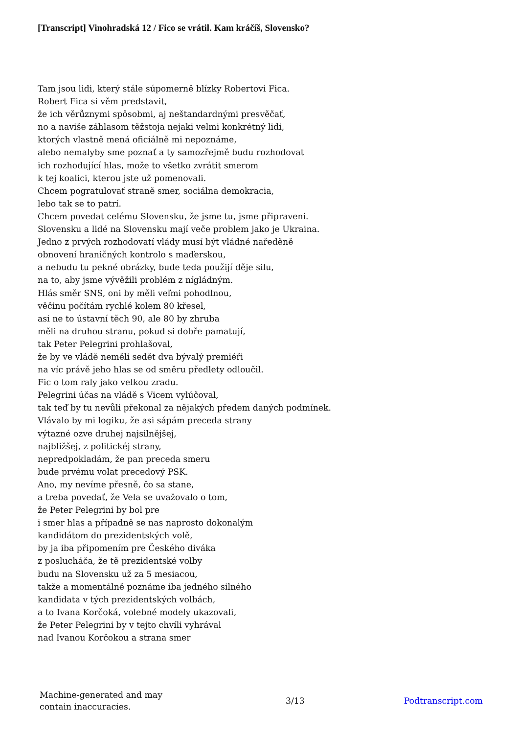[Transcript] Vinohradská 12 / Fico se vrátil. Kam kráčíš, Slovensko?
Tam jsou lidi, který stále súpomerně blízky Robertovi Fica.
Robert Fica si věm predstavit,
že ich věrůznymi spôsobmi, aj neštandardnými presvěčať,
no a naviše záhlasom těžstoja nejaki velmi konkrétný lidi,
ktorých vlastně mená oficiálně mi nepoznáme,
alebo nemalyby sme poznať a ty samozřejmě budu rozhodovat
ich rozhodující hlas, može to všetko zvrátit smerom
k tej koalici, kterou jste už pomenovali.
Chcem pogratulovať straně smer, sociálna demokracia,
lebo tak se to patrí.
Chcem povedat celému Slovensku, že jsme tu, jsme připraveni.
Slovensku a lidé na Slovensku mají veče problem jako je Ukraina.
Jedno z prvých rozhodovatí vlády musí být vládné naředěně
obnovení hraničných kontrolo s maďerskou,
a nebudu tu pekné obrázky, bude teda použijí děje silu,
na to, aby jsme vývěžili problém z nígládným.
Hlás směr SNS, oni by měli veľmi pohodlnou,
věčinu počítám rychlé kolem 80 křesel,
asi ne to ústavní těch 90, ale 80 by zhruba
měli na druhou stranu, pokud si dobře pamatují,
tak Peter Pelegrini prohlašoval,
že by ve vládě neměli sedět dva bývalý premiéři
na víc právě jeho hlas se od směru předlety odloučil.
Fic o tom raly jako velkou zradu.
Pelegrini účas na vládě s Vicem vylúčoval,
tak teď by tu nevůli překonal za nějakých předem daných podmínek.
Vlávalo by mi logiku, že asi sápám preceda strany
výtazné ozve druhej najsilnějšej,
najbližšej, z politickéj strany,
nepredpokladám, že pan preceda smeru
bude prvému volat precedový PSK.
Ano, my nevíme přesně, čo sa stane,
a treba povedať, že Vela se uvažovalo o tom,
že Peter Pelegrini by bol pre
i smer hlas a případně se nas naprosto dokonalým
kandidátom do prezidentských volě,
by ja iba připomením pre Českého diváka
z poslucháča, že tě prezidentské volby
budu na Slovensku už za 5 mesiacou,
takže a momentálně poznáme iba jedného silného
kandidata v tých prezidentských volbách,
a to Ivana Korčoká, volebné modely ukazovali,
že Peter Pelegrini by v tejto chvíli vyhrával
nad Ivanou Korčokou a strana smer
Machine-generated and may contain inaccuracies.
3/13 Podtranscript.com